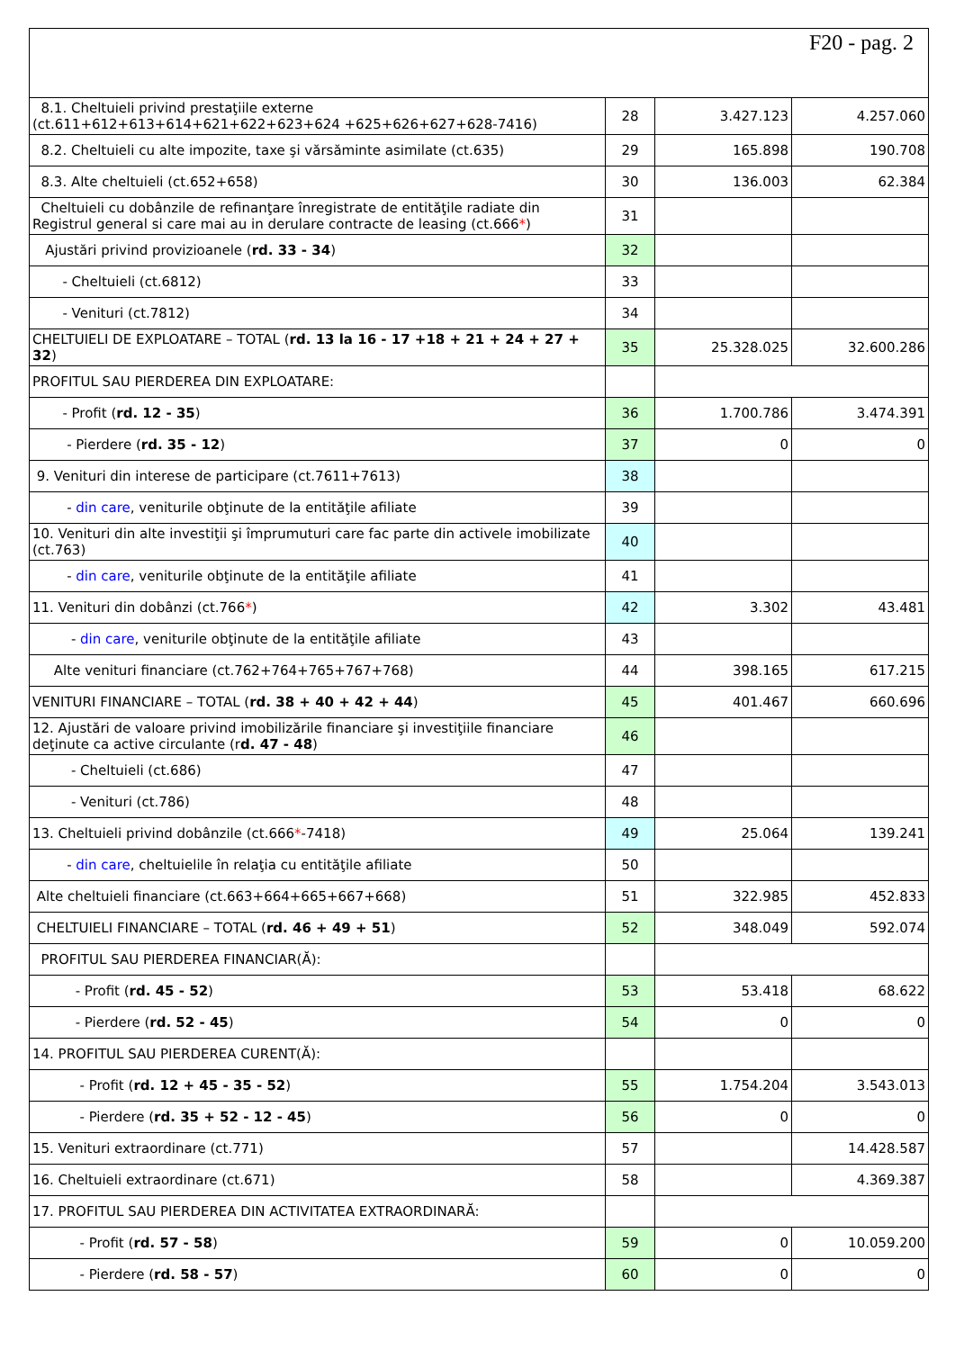| F20 - pag. 2 | | | |
| 8.1. Cheltuieli privind prestaţiile externe (ct.611+612+613+614+621+622+623+624 +625+626+627+628-7416) | 28 | 3.427.123 | 4.257.060 |
| 8.2. Cheltuieli cu alte impozite, taxe şi vărsăminte asimilate (ct.635) | 29 | 165.898 | 190.708 |
| 8.3. Alte cheltuieli (ct.652+658) | 30 | 136.003 | 62.384 |
| Cheltuieli cu dobânzile de refinanţare înregistrate de entităţile radiate din Registrul general si care mai au in derulare contracte de leasing (ct.666 * ) | 31 | | |
| Ajustări privind provizioanele ( rd. 33 - 34 ) | 32 | | |
| - Cheltuieli (ct.6812) | 33 | | |
| - Venituri (ct.7812) | 34 | | |
| CHELTUIELI DE EXPLOATARE – TOTAL ( rd. 13 la 16 - 17 +18 + 21 + 24 + 27 + 32 ) | 35 | 25.328.025 | 32.600.286 |
| PROFITUL SAU PIERDEREA DIN EXPLOATARE: | | | |
| - Profit ( rd. 12 - 35 ) | 36 | 1.700.786 | 3.474.391 |
| - Pierdere ( rd. 35 - 12 ) | 37 | 0 | 0 |
| 9. Venituri din interese de participare (ct.7611+7613) | 38 | | |
| - din care , veniturile obţinute de la entităţile afiliate | 39 | | |
| 10. Venituri din alte investiţii şi împrumuturi care fac parte din activele imobilizate (ct.763) | 40 | | |
| - din care , veniturile obţinute de la entităţile afiliate | 41 | | |
| 11. Venituri din dobânzi (ct.766 * ) | 42 | 3.302 | 43.481 |
| - din care , veniturile obţinute de la entităţile afiliate | 43 | | |
| Alte venituri financiare (ct.762+764+765+767+768) | 44 | 398.165 | 617.215 |
| VENITURI FINANCIARE – TOTAL ( rd. 38 + 40 + 42 + 44 ) | 45 | 401.467 | 660.696 |
| 12. Ajustări de valoare privind imobilizările financiare şi investiţiile financiare deţinute ca active circulante (r d. 47 - 48 ) | 46 | | |
| - Cheltuieli (ct.686) | 47 | | |
| - Venituri (ct.786) | 48 | | |
| 13. Cheltuieli privind dobânzile (ct.666 * -7418) | 49 | 25.064 | 139.241 |
| - din care , cheltuielile în relaţia cu entităţile afiliate | 50 | | |
| Alte cheltuieli financiare (ct.663+664+665+667+668) | 51 | 322.985 | 452.833 |
| CHELTUIELI FINANCIARE – TOTAL ( rd. 46 + 49 + 51 ) | 52 | 348.049 | 592.074 |
| PROFITUL SAU PIERDEREA FINANCIAR(Ă): | | | |
| - Profit ( rd. 45 - 52 ) | 53 | 53.418 | 68.622 |
| - Pierdere ( rd. 52 - 45 ) | 54 | 0 | 0 |
| 14. PROFITUL SAU PIERDEREA CURENT(Ă): | | | |
| - Profit ( rd. 12 + 45 - 35 - 52 ) | 55 | 1.754.204 | 3.543.013 |
| - Pierdere ( rd. 35 + 52 - 12 - 45 ) | 56 | 0 | 0 |
| 15. Venituri extraordinare (ct.771) | 57 | | 14.428.587 |
| 16. Cheltuieli extraordinare (ct.671) | 58 | | 4.369.387 |
| 17. PROFITUL SAU PIERDEREA DIN ACTIVITATEA EXTRAORDINARĂ: | | | |
| - Profit ( rd. 57 - 58 ) | 59 | 0 | 10.059.200 |
| - Pierdere ( rd. 58 - 57 ) | 60 | 0 | 0 |